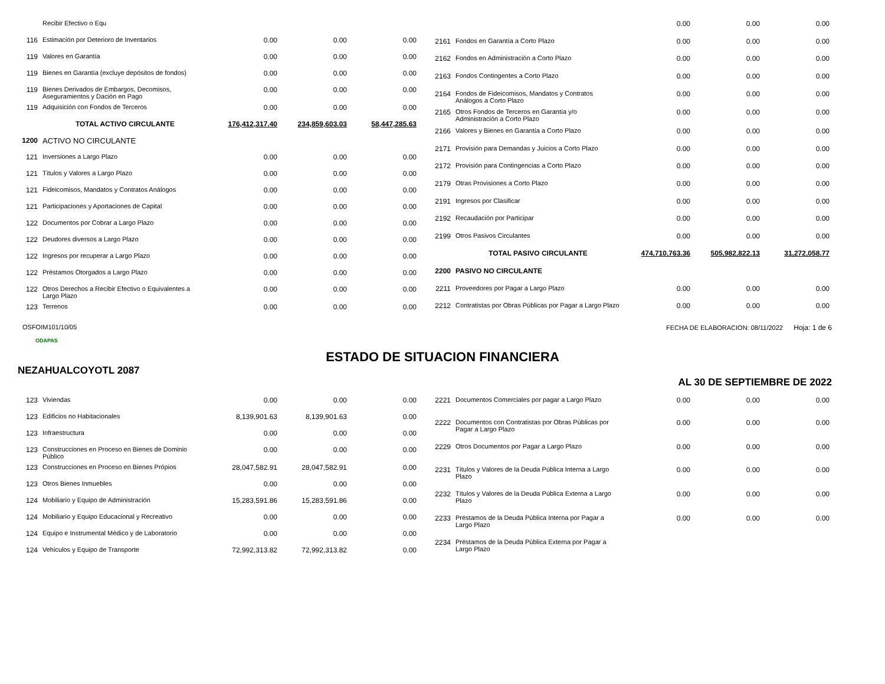| | Recibir Efectivo o Equ | | | |
| 116 | Estimación por Deterioro de Inventarios | 0.00 | 0.00 | 0.00 |
| 119 | Valores en Garantía | 0.00 | 0.00 | 0.00 |
| 119 | Bienes en Garantía (excluye depósitos de fondos) | 0.00 | 0.00 | 0.00 |
| 119 | Bienes Derivados de Embargos, Decomisos, Aseguramientos y Dación en Pago | 0.00 | 0.00 | 0.00 |
| 119 | Adquisición con Fondos de Terceros | 0.00 | 0.00 | 0.00 |
| | TOTAL ACTIVO CIRCULANTE | 176,412,317.40 | 234,859,603.03 | 58,447,285.63 |
| 1200 | ACTIVO NO CIRCULANTE | | | |
| 121 | Inversiones a Largo Plazo | 0.00 | 0.00 | 0.00 |
| 121 | Títulos y Valores a Largo Plazo | 0.00 | 0.00 | 0.00 |
| 121 | Fideicomisos, Mandatos y Contratos Análogos | 0.00 | 0.00 | 0.00 |
| 121 | Participaciones y Aportaciones de Capital | 0.00 | 0.00 | 0.00 |
| 122 | Documentos por Cobrar a Largo Plazo | 0.00 | 0.00 | 0.00 |
| 122 | Deudores diversos a Largo Plazo | 0.00 | 0.00 | 0.00 |
| 122 | Ingresos por recuperar a Largo Plazo | 0.00 | 0.00 | 0.00 |
| 122 | Préstamos Otorgados a Largo Plazo | 0.00 | 0.00 | 0.00 |
| 122 | Otros Derechos a Recibir Efectivo o Equivalentes a Largo Plazo | 0.00 | 0.00 | 0.00 |
| 123 | Terrenos | 0.00 | 0.00 | 0.00 |
| | | 0.00 | 0.00 | 0.00 |
| 2161 | Fondos en Garantía a Corto Plazo | 0.00 | 0.00 | 0.00 |
| 2162 | Fondos en Administración a Corto Plazo | 0.00 | 0.00 | 0.00 |
| 2163 | Fondos Contingentes a Corto Plazo | 0.00 | 0.00 | 0.00 |
| 2164 | Fondos de Fideicomisos, Mandatos y Contratos Análogos a Corto Plazo | 0.00 | 0.00 | 0.00 |
| 2165 | Otros Fondos de Terceros en Garantía y/o Administración a Corto Plazo | 0.00 | 0.00 | 0.00 |
| 2166 | Valores y Bienes en Garantía a Corto Plazo | 0.00 | 0.00 | 0.00 |
| 2171 | Provisión para Demandas y Juicios a Corto Plazo | 0.00 | 0.00 | 0.00 |
| 2172 | Provisión para Contingencias a Corto Plazo | 0.00 | 0.00 | 0.00 |
| 2179 | Otras Provisiones a Corto Plazo | 0.00 | 0.00 | 0.00 |
| 2191 | Ingresos por Clasificar | 0.00 | 0.00 | 0.00 |
| 2192 | Recaudación por Participar | 0.00 | 0.00 | 0.00 |
| 2199 | Otros Pasivos Circulantes | 0.00 | 0.00 | 0.00 |
| | TOTAL PASIVO CIRCULANTE | 474,710,763.36 | 505,982,822.13 | 31,272,058.77 |
| 2200 | PASIVO NO CIRCULANTE | | | |
| 2211 | Proveedores por Pagar a Largo Plazo | 0.00 | 0.00 | 0.00 |
| 2212 | Contratistas por Obras Públicas por Pagar a Largo Plazo | 0.00 | 0.00 | 0.00 |
OSFOIM101/10/05 FECHA DE ELABORACION: 08/11/2022 Hoja: 1 de 6
ODAPAS
ESTADO DE SITUACION FINANCIERA
NEZAHUALCOYOTL 2087
AL 30 DE SEPTIEMBRE DE 2022
| 123 | Viviendas | 0.00 | 0.00 | 0.00 |
| 123 | Edificios no Habitacionales | 8,139,901.63 | 8,139,901.63 | 0.00 |
| 123 | Infraestructura | 0.00 | 0.00 | 0.00 |
| 123 | Construcciones en Proceso en Bienes de Dominio Público | 0.00 | 0.00 | 0.00 |
| 123 | Construcciones en Proceso en Bienes Própios | 28,047,582.91 | 28,047,582.91 | 0.00 |
| 123 | Otros Bienes Inmuebles | 0.00 | 0.00 | 0.00 |
| 124 | Mobiliario y Equipo de Administración | 15,283,591.86 | 15,283,591.86 | 0.00 |
| 124 | Mobiliario y Equipo Educacional y Recreativo | 0.00 | 0.00 | 0.00 |
| 124 | Equipo e Instrumental Médico y de Laboratorio | 0.00 | 0.00 | 0.00 |
| 124 | Vehiculos y Equipo de Transporte | 72,992,313.82 | 72,992,313.82 | 0.00 |
| 2221 | Documentos Comerciales por pagar a Largo Plazo | 0.00 | 0.00 | 0.00 |
| 2222 | Documentos con Contratistas por Obras Públicas por Pagar a Largo Plazo | 0.00 | 0.00 | 0.00 |
| 2229 | Otros Documentos por Pagar a Largo Plazo | 0.00 | 0.00 | 0.00 |
| 2231 | Títulos y Valores de la Deuda Pública Interna a Largo Plazo | 0.00 | 0.00 | 0.00 |
| 2232 | Títulos y Valores de la Deuda Pública Externa a Largo Plazo | 0.00 | 0.00 | 0.00 |
| 2233 | Préstamos de la Deuda Pública Interna por Pagar a Largo Plazo | 0.00 | 0.00 | 0.00 |
| 2234 | Préstamos de la Deuda Pública Externa por Pagar a Largo Plazo | | | |